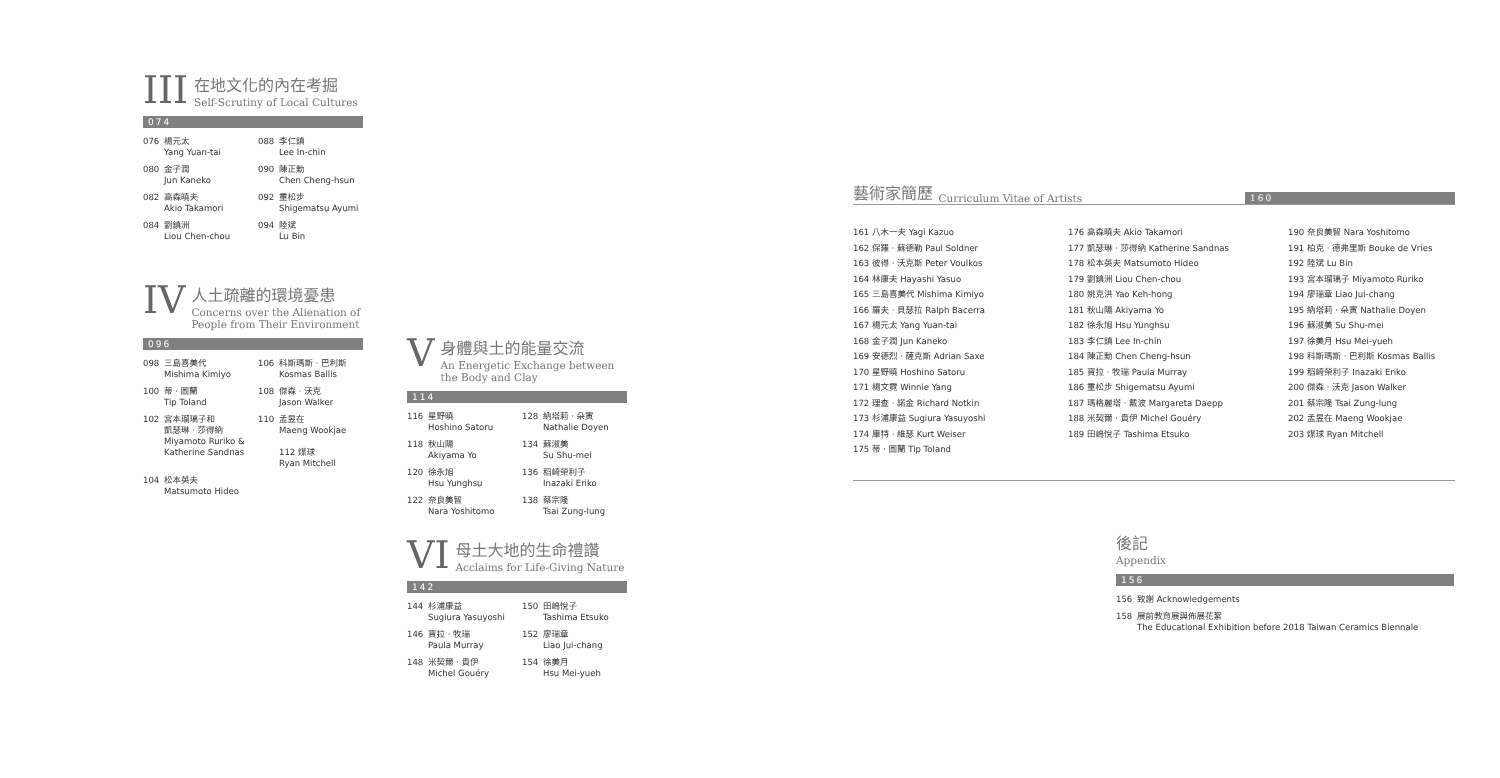III
在地文化的內在考掘
Self-Scrutiny of Local Cultures
074
076 楊元太
Yang Yuan-tai
088 李仁鎮
Lee In-chin
080 金子潤
Jun Kaneko
090 陳正勳
Chen Cheng-hsun
082 高森曉夫
Akio Takamori
092 重松步
Shigematsu Ayumi
084 劉鎮洲
Liou Chen-chou
094 陸斌
Lu Bin
IV
人土疏離的環境憂患
Concerns over the Alienation of People from Their Environment
096
098 三島喜美代
Mishima Kimiyo
106 科斯瑪斯 · 巴利斯
Kosmas Ballis
100 蒂 · 圖蘭
Tip Toland
108 傑森 · 沃克
Jason Walker
102 宮本瑠璃子和
凱瑟琳 · 莎得納
Miyamoto Ruriko & Katherine Sandnas
110 孟昱在
Maeng Wookjae
112 煤球
Ryan Mitchell
104 松本英夫
Matsumoto Hideo
V
身體與土的能量交流
An Energetic Exchange between the Body and Clay
114
116 星野曉
Hoshino Satoru
128 納塔莉 · 朵寅
Nathalie Doyen
118 秋山陽
Akiyama Yo
134 蘇淑美
Su Shu-mei
120 徐永旭
Hsu Yunghsu
136 稻崎榮利子
Inazaki Eriko
122 奈良美智
Nara Yoshitomo
138 蔡宗隆
Tsai Zung-lung
VI
母土大地的生命禮讚
Acclaims for Life-Giving Nature
142
144 杉浦康益
Sugiura Yasuyoshi
150 田嶋悅子
Tashima Etsuko
146 寶拉 · 牧瑞
Paula Murray
152 廖瑞章
Liao Jui-chang
148 米契爾 · 貴伊
Michel Gouéry
154 徐美月
Hsu Mei-yueh
藝術家簡歷 Curriculum Vitae of Artists 160
161 八木一夫 Yagi Kazuo
162 保羅 · 蘇德勒 Paul Soldner
163 彼得 · 沃克斯 Peter Voulkos
164 林康夫 Hayashi Yasuo
165 三島喜美代 Mishima Kimiyo
166 羅夫 · 貝瑟拉 Ralph Bacerra
167 楊元太 Yang Yuan-tai
168 金子潤 Jun Kaneko
169 安德烈 · 薩克斯 Adrian Saxe
170 星野曉 Hoshino Satoru
171 楊文霓 Winnie Yang
172 理查 · 諾金 Richard Notkin
173 杉浦康益 Sugiura Yasuyoshi
174 庫特 · 維瑟 Kurt Weiser
175 蒂 · 圖蘭 Tip Toland
176 高森曉夫 Akio Takamori
177 凱瑟琳 · 莎得納 Katherine Sandnas
178 松本英夫 Matsumoto Hideo
179 劉鎮洲 Liou Chen-chou
180 姚克洪 Yao Keh-hong
181 秋山陽 Akiyama Yo
182 徐永旭 Hsu Yunghsu
183 李仁鎮 Lee In-chin
184 陳正勳 Chen Cheng-hsun
185 寶拉 · 牧瑞 Paula Murray
186 重松步 Shigematsu Ayumi
187 瑪格麗塔 · 戴波 Margareta Daepp
188 米契爾 · 貴伊 Michel Gouéry
189 田嶋悅子 Tashima Etsuko
190 奈良美智 Nara Yoshitomo
191 柏克 · 德弗里斯 Bouke de Vries
192 陸斌 Lu Bin
193 宮本瑠璃子 Miyamoto Ruriko
194 廖瑞章 Liao Jui-chang
195 納塔莉 · 朵寅 Nathalie Doyen
196 蘇淑美 Su Shu-mei
197 徐美月 Hsu Mei-yueh
198 科斯瑪斯 · 巴利斯 Kosmas Ballis
199 稻崎榮利子 Inazaki Eriko
200 傑森 · 沃克 Jason Walker
201 蔡宗隆 Tsai Zung-lung
202 孟昱在 Maeng Wookjae
203 煤球 Ryan Mitchell
後記
Appendix
156
156 致謝 Acknowledgements
158 展前教育展與佈展花絮
The Educational Exhibition before 2018 Taiwan Ceramics Biennale